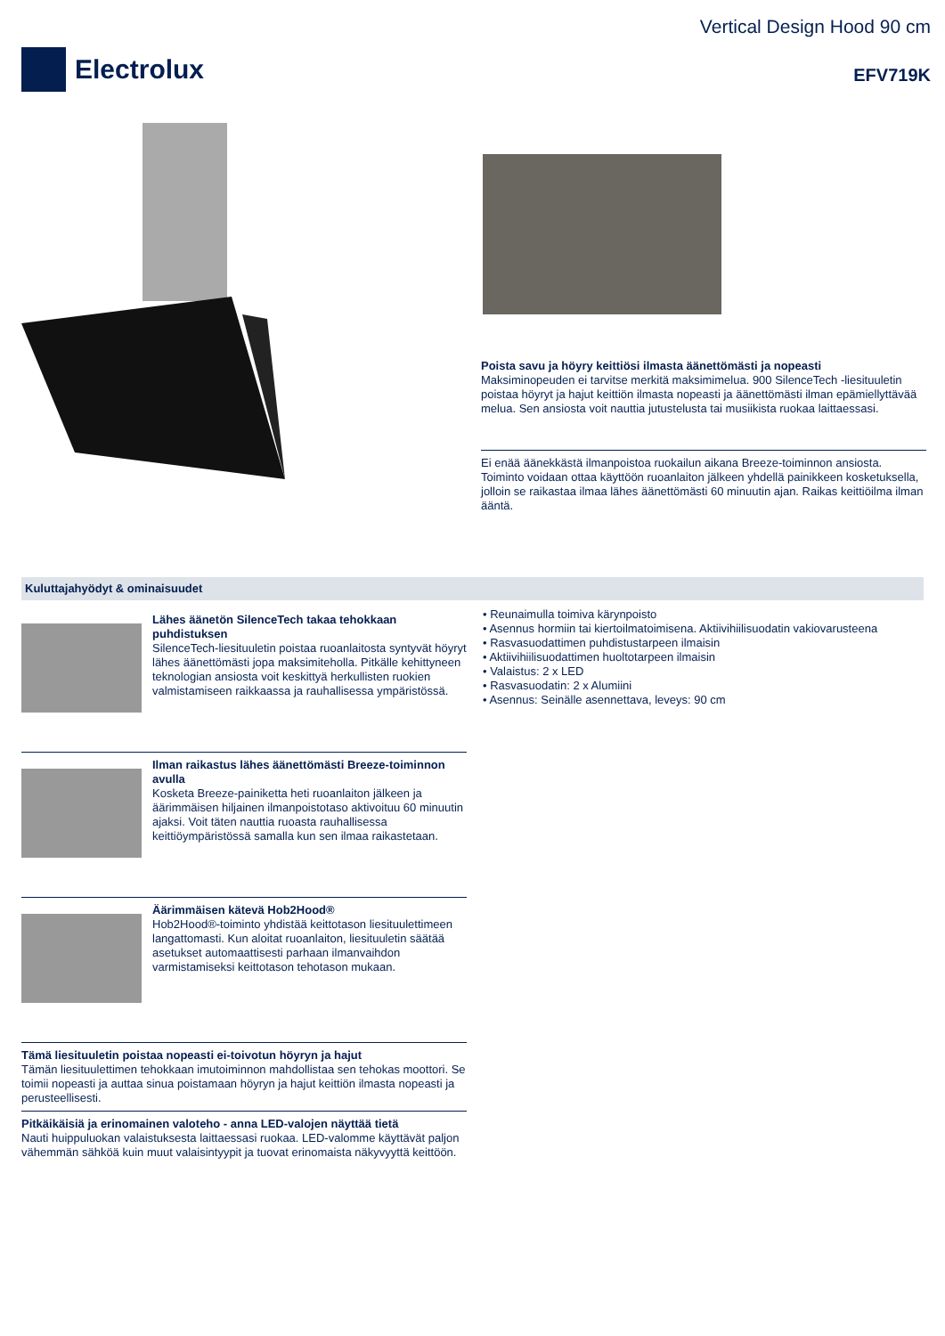Electrolux
Vertical Design Hood 90 cm
EFV719K
Poista savu ja höyry keittiösi ilmasta äänettömästi ja nopeasti
Maksiminopeuden ei tarvitse merkitä maksimimelua. 900 SilenceTech -liesituuletin poistaa höyryt ja hajut keittiön ilmasta nopeasti ja äänettömästi ilman epämiellyttävää melua. Sen ansiosta voit nauttia jutustelusta tai musiikista ruokaa laittaessasi.
Ei enää äänekkästä ilmanpoistoa ruokailun aikana Breeze-toiminnon ansiosta. Toiminto voidaan ottaa käyttöön ruoanlaiton jälkeen yhdellä painikkeen kosketuksella, jolloin se raikastaa ilmaa lähes äänettömästi 60 minuutin ajan. Raikas keittiöilma ilman ääntä.
Kuluttajahyödyt & ominaisuudet
Lähes äänetön SilenceTech takaa tehokkaan puhdistuksen
SilenceTech-liesituuletin poistaa ruoanlaitosta syntyvät höyryt lähes äänettömästi jopa maksimiteholla. Pitkälle kehittyneen teknologian ansiosta voit keskittyä herkullisten ruokien valmistamiseen raikkaassa ja rauhallisessa ympäristössä.
Ilman raikastus lähes äänettömästi Breeze-toiminnon avulla
Kosketa Breeze-painiketta heti ruoanlaiton jälkeen ja äärimmäisen hiljainen ilmanpoistotaso aktivoituu 60 minuutin ajaksi. Voit täten nauttia ruoasta rauhallisessa keittiöympäristössä samalla kun sen ilmaa raikastetaan.
Äärimmäisen kätevä Hob2Hood®
Hob2Hood®-toiminto yhdistää keittotason liesituulettimeen langattomasti. Kun aloitat ruoanlaiton, liesituuletin säätää asetukset automaattisesti parhaan ilmanvaihdon varmistamiseksi keittotason tehotason mukaan.
Tämä liesituuletin poistaa nopeasti ei-toivotun höyryn ja hajut
Tämän liesituulettimen tehokkaan imutoiminnon mahdollistaa sen tehokas moottori. Se toimii nopeasti ja auttaa sinua poistamaan höyryn ja hajut keittiön ilmasta nopeasti ja perusteellisesti.
Pitkäikäisiä ja erinomainen valoteho - anna LED-valojen näyttää tietä
Nauti huippuluokan valaistuksesta laittaessasi ruokaa. LED-valomme käyttävät paljon vähemmän sähköä kuin muut valaisintyypit ja tuovat erinomaista näkyvyyttä keittöön.
• Reunaimulla toimiva kärynpoisto
• Asennus hormiin tai kiertoilmatoimisena. Aktiivihiilisuodatin vakiovarusteena
• Rasvasuodattimen puhdistustarpeen ilmaisin
• Aktiivihiilisuodattimen huoltotarpeen ilmaisin
• Valaistus: 2 x LED
• Rasvasuodatin: 2 x Alumiini
• Asennus: Seinälle asennettava, leveys: 90 cm